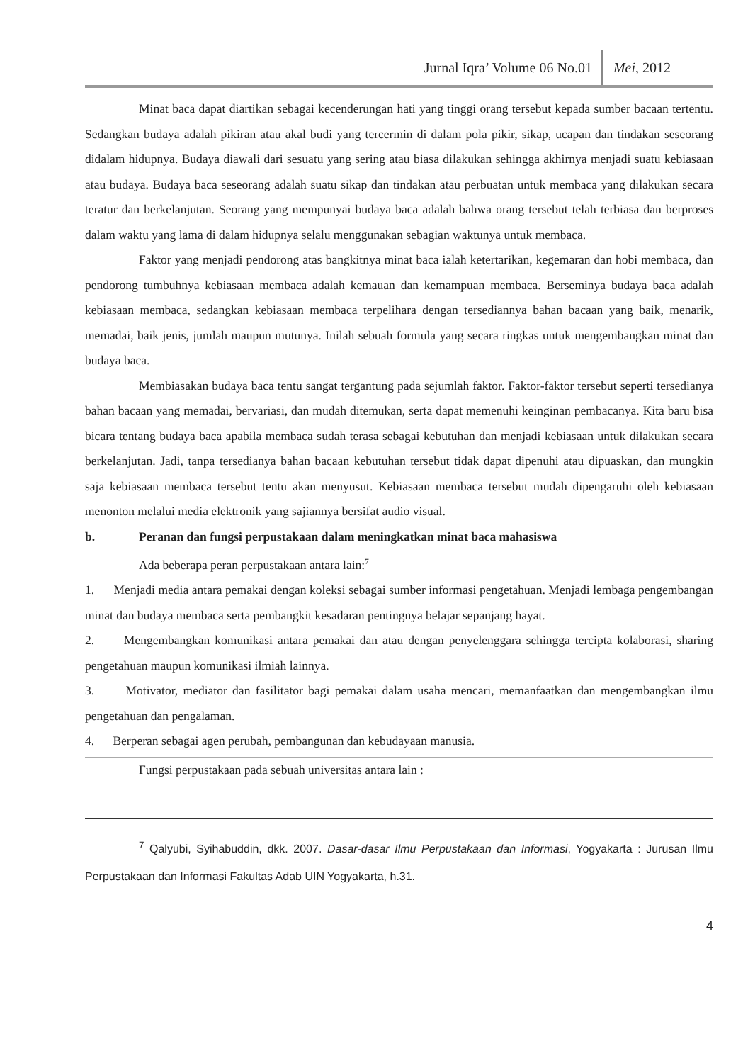Jurnal Iqra’ Volume 06 No.01 Mei, 2012
Minat baca dapat diartikan sebagai kecenderungan hati yang tinggi orang tersebut kepada sumber bacaan tertentu. Sedangkan budaya adalah pikiran atau akal budi yang tercermin di dalam pola pikir, sikap, ucapan dan tindakan seseorang didalam hidupnya. Budaya diawali dari sesuatu yang sering atau biasa dilakukan sehingga akhirnya menjadi suatu kebiasaan atau budaya. Budaya baca seseorang adalah suatu sikap dan tindakan atau perbuatan untuk membaca yang dilakukan secara teratur dan berkelanjutan. Seorang yang mempunyai budaya baca adalah bahwa orang tersebut telah terbiasa dan berproses dalam waktu yang lama di dalam hidupnya selalu menggunakan sebagian waktunya untuk membaca.
Faktor yang menjadi pendorong atas bangkitnya minat baca ialah ketertarikan, kegemaran dan hobi membaca, dan pendorong tumbuhnya kebiasaan membaca adalah kemauan dan kemampuan membaca. Berseminya budaya baca adalah kebiasaan membaca, sedangkan kebiasaan membaca terpelihara dengan tersediannya bahan bacaan yang baik, menarik, memadai, baik jenis, jumlah maupun mutunya. Inilah sebuah formula yang secara ringkas untuk mengembangkan minat dan budaya baca.
Membiasakan budaya baca tentu sangat tergantung pada sejumlah faktor. Faktor-faktor tersebut seperti tersedianya bahan bacaan yang memadai, bervariasi, dan mudah ditemukan, serta dapat memenuhi keinginan pembacanya. Kita baru bisa bicara tentang budaya baca apabila membaca sudah terasa sebagai kebutuhan dan menjadi kebiasaan untuk dilakukan secara berkelanjutan. Jadi, tanpa tersedianya bahan bacaan kebutuhan tersebut tidak dapat dipenuhi atau dipuaskan, dan mungkin saja kebiasaan membaca tersebut tentu akan menyusut. Kebiasaan membaca tersebut mudah dipengaruhi oleh kebiasaan menonton melalui media elektronik yang sajiannya bersifat audio visual.
b. Peranan dan fungsi perpustakaan dalam meningkatkan minat baca mahasiswa
Ada beberapa peran perpustakaan antara lain:<sup>7</sup>
1. Menjadi media antara pemakai dengan koleksi sebagai sumber informasi pengetahuan. Menjadi lembaga pengembangan minat dan budaya membaca serta pembangkit kesadaran pentingnya belajar sepanjang hayat.
2. Mengembangkan komunikasi antara pemakai dan atau dengan penyelenggara sehingga tercipta kolaborasi, sharing pengetahuan maupun komunikasi ilmiah lainnya.
3. Motivator, mediator dan fasilitator bagi pemakai dalam usaha mencari, memanfaatkan dan mengembangkan ilmu pengetahuan dan pengalaman.
4. Berperan sebagai agen perubah, pembangunan dan kebudayaan manusia.
Fungsi perpustakaan pada sebuah universitas antara lain :
<sup>7</sup> Qalyubi, Syihabuddin, dkk. 2007. Dasar-dasar Ilmu Perpustakaan dan Informasi, Yogyakarta : Jurusan Ilmu Perpustakaan dan Informasi Fakultas Adab UIN Yogyakarta, h.31.
4